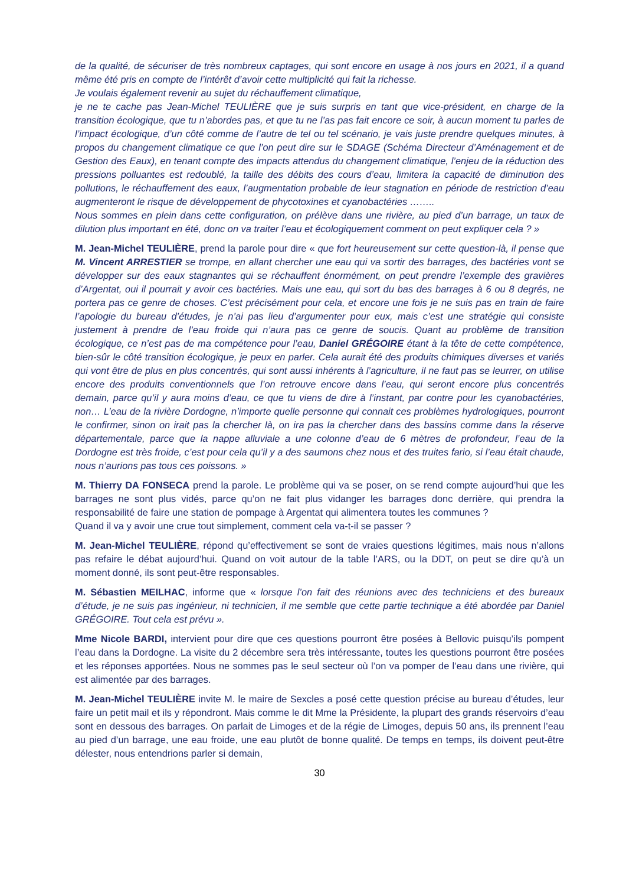de la qualité, de sécuriser de très nombreux captages, qui sont encore en usage à nos jours en 2021, il a quand même été pris en compte de l’intérêt d’avoir cette multiplicité qui fait la richesse.
Je voulais également revenir au sujet du réchauffement climatique,
je ne te cache pas Jean-Michel TEULIÈRE que je suis surpris en tant que vice-président, en charge de la transition écologique, que tu n’abordes pas, et que tu ne l’as pas fait encore ce soir, à aucun moment tu parles de l’impact écologique, d’un côté comme de l’autre de tel ou tel scénario, je vais juste prendre quelques minutes, à propos du changement climatique ce que l’on peut dire sur le SDAGE (Schéma Directeur d’Aménagement et de Gestion des Eaux), en tenant compte des impacts attendus du changement climatique, l’enjeu de la réduction des pressions polluantes est redoublé, la taille des débits des cours d’eau, limitera la capacité de diminution des pollutions, le réchauffement des eaux, l’augmentation probable de leur stagnation en période de restriction d’eau augmenteront le risque de développement de phycotoxines et cyanobactéries ……..
Nous sommes en plein dans cette configuration, on prélève dans une rivière, au pied d’un barrage, un taux de dilution plus important en été, donc on va traiter l’eau et écologiquement comment on peut expliquer cela ? »
M. Jean-Michel TEULIÈRE, prend la parole pour dire « que fort heureusement sur cette question-là, il pense que M. Vincent ARRESTIER se trompe, en allant chercher une eau qui va sortir des barrages, des bactéries vont se développer sur des eaux stagnantes qui se réchauffent énormément, on peut prendre l’exemple des gravières d’Argentat, oui il pourrait y avoir ces bactéries. Mais une eau, qui sort du bas des barrages à 6 ou 8 degrés, ne portera pas ce genre de choses. C’est précisément pour cela, et encore une fois je ne suis pas en train de faire l’apologie du bureau d’études, je n’ai pas lieu d’argumenter pour eux, mais c’est une stratégie qui consiste justement à prendre de l’eau froide qui n’aura pas ce genre de soucis. Quant au problème de transition écologique, ce n’est pas de ma compétence pour l’eau, Daniel GRÉGOIRE étant à la tête de cette compétence, bien-sûr le côté transition écologique, je peux en parler. Cela aurait été des produits chimiques diverses et variés qui vont être de plus en plus concentrés, qui sont aussi inhérents à l’agriculture, il ne faut pas se leurrer, on utilise encore des produits conventionnels que l’on retrouve encore dans l’eau, qui seront encore plus concentrés demain, parce qu’il y aura moins d’eau, ce que tu viens de dire à l’instant, par contre pour les cyanobactéries, non… L’eau de la rivière Dordogne, n’importe quelle personne qui connait ces problèmes hydrologiques, pourront le confirmer, sinon on irait pas la chercher là, on ira pas la chercher dans des bassins comme dans la réserve départementale, parce que la nappe alluviale a une colonne d’eau de 6 mètres de profondeur, l’eau de la Dordogne est très froide, c’est pour cela qu’il y a des saumons chez nous et des truites fario, si l’eau était chaude, nous n’aurions pas tous ces poissons. »
M. Thierry DA FONSECA prend la parole. Le problème qui va se poser, on se rend compte aujourd’hui que les barrages ne sont plus vidés, parce qu’on ne fait plus vidanger les barrages donc derrière, qui prendra la responsabilité de faire une station de pompage à Argentat qui alimentera toutes les communes ?
Quand il va y avoir une crue tout simplement, comment cela va-t-il se passer ?
M. Jean-Michel TEULIÈRE, répond qu’effectivement se sont de vraies questions légitimes, mais nous n’allons pas refaire le débat aujourd’hui. Quand on voit autour de la table l’ARS, ou la DDT, on peut se dire qu’à un moment donné, ils sont peut-être responsables.
M. Sébastien MEILHAC, informe que « lorsque l’on fait des réunions avec des techniciens et des bureaux d’étude, je ne suis pas ingénieur, ni technicien, il me semble que cette partie technique a été abordée par Daniel GRÉGOIRE. Tout cela est prévu ».
Mme Nicole BARDI, intervient pour dire que ces questions pourront être posées à Bellovic puisqu’ils pompent l’eau dans la Dordogne. La visite du 2 décembre sera très intéressante, toutes les questions pourront être posées et les réponses apportées. Nous ne sommes pas le seul secteur où l’on va pomper de l’eau dans une rivière, qui est alimentée par des barrages.
M. Jean-Michel TEULIÈRE invite M. le maire de Sexcles a posé cette question précise au bureau d’études, leur faire un petit mail et ils y répondront. Mais comme le dit Mme la Présidente, la plupart des grands réservoirs d’eau sont en dessous des barrages. On parlait de Limoges et de la régie de Limoges, depuis 50 ans, ils prennent l’eau au pied d’un barrage, une eau froide, une eau plutôt de bonne qualité. De temps en temps, ils doivent peut-être délester, nous entendrions parler si demain,
30